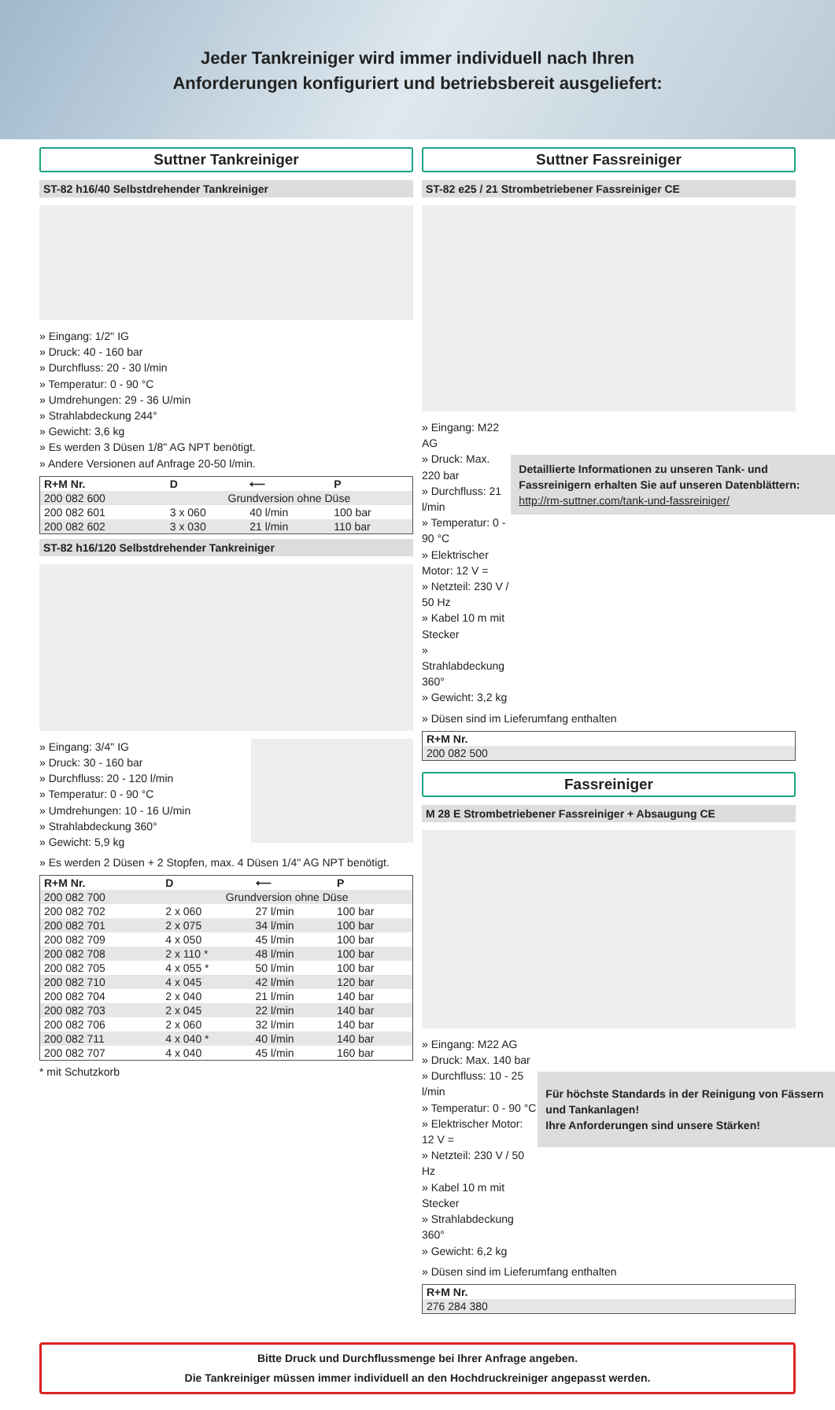Jeder Tankreiniger wird immer individuell nach Ihren
Anforderungen konfiguriert und betriebsbereit ausgeliefert:
Suttner Tankreiniger
ST-82 h16/40 Selbstdrehender Tankreiniger
» Eingang: 1/2" IG
» Druck: 40 - 160 bar
» Durchfluss: 20 - 30 l/min
» Temperatur: 0 - 90 °C
» Umdrehungen: 29 - 36 U/min
» Strahlabdeckung 244°
» Gewicht: 3,6 kg
» Es werden 3 Düsen 1/8" AG NPT benötigt.
» Andere Versionen auf Anfrage 20-50 l/min.
| R+M Nr. | D | ⟵ | P |
| --- | --- | --- | --- |
| 200 082 600 | Grundversion ohne Düse | | |
| 200 082 601 | 3 x 060 | 40 l/min | 100 bar |
| 200 082 602 | 3 x 030 | 21 l/min | 110 bar |
ST-82 h16/120 Selbstdrehender Tankreiniger
» Eingang: 3/4" IG
» Druck: 30 - 160 bar
» Durchfluss: 20 - 120 l/min
» Temperatur: 0 - 90 °C
» Umdrehungen: 10 - 16 U/min
» Strahlabdeckung 360°
» Gewicht: 5,9 kg
» Es werden 2 Düsen + 2 Stopfen, max. 4 Düsen 1/4" AG NPT benötigt.
| R+M Nr. | D | ⟵ | P |
| --- | --- | --- | --- |
| 200 082 700 | Grundversion ohne Düse | | |
| 200 082 702 | 2 x 060 | 27 l/min | 100 bar |
| 200 082 701 | 2 x 075 | 34 l/min | 100 bar |
| 200 082 709 | 4 x 050 | 45 l/min | 100 bar |
| 200 082 708 | 2 x 110 * | 48 l/min | 100 bar |
| 200 082 705 | 4 x 055 * | 50 l/min | 100 bar |
| 200 082 710 | 4 x 045 | 42 l/min | 120 bar |
| 200 082 704 | 2 x 040 | 21 l/min | 140 bar |
| 200 082 703 | 2 x 045 | 22 l/min | 140 bar |
| 200 082 706 | 2 x 060 | 32 l/min | 140 bar |
| 200 082 711 | 4 x 040 * | 40 l/min | 140 bar |
| 200 082 707 | 4 x 040 | 45 l/min | 160 bar |
* mit Schutzkorb
Suttner Fassreiniger
ST-82 e25 / 21 Strombetriebener Fassreiniger CE
» Eingang: M22 AG
» Druck: Max. 220 bar
» Durchfluss: 21 l/min
» Temperatur: 0 - 90 °C
» Elektrischer Motor: 12 V =
» Netzteil: 230 V / 50 Hz
» Kabel 10 m mit Stecker
» Strahlabdeckung 360°
» Gewicht: 3,2 kg
Detaillierte Informationen zu unseren Tank- und Fassreinigern erhalten Sie auf unseren Datenblättern:
http://rm-suttner.com/tank-und-fassreiniger/
» Düsen sind im Lieferumfang enthalten
| R+M Nr. |
| --- |
| 200 082 500 |
Fassreiniger
M 28 E Strombetriebener Fassreiniger + Absaugung CE
» Eingang: M22 AG
» Druck: Max. 140 bar
» Durchfluss: 10 - 25 l/min
» Temperatur: 0 - 90 °C
» Elektrischer Motor: 12 V =
» Netzteil: 230 V / 50 Hz
» Kabel 10 m mit Stecker
» Strahlabdeckung 360°
» Gewicht: 6,2 kg
Für höchste Standards in der Reinigung von Fässern und Tankanlagen!
Ihre Anforderungen sind unsere Stärken!
» Düsen sind im Lieferumfang enthalten
| R+M Nr. |
| --- |
| 276 284 380 |
Bitte Druck und Durchflussmenge bei Ihrer Anfrage angeben.
Die Tankreiniger müssen immer individuell an den Hochdruckreiniger angepasst werden.